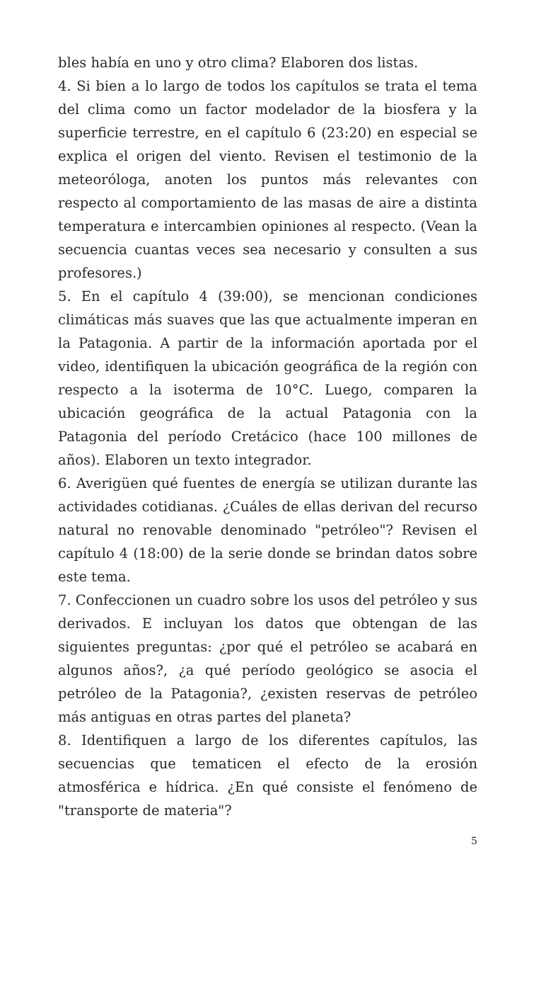bles había en uno y otro clima? Elaboren dos listas.
4. Si bien a lo largo de todos los capítulos se trata el tema del clima como un factor modelador de la biosfera y la superficie terrestre, en el capítulo 6 (23:20) en especial se explica el origen del viento. Revisen el testimonio de la meteoróloga, anoten los puntos más relevantes con respecto al comportamiento de las masas de aire a distinta temperatura e intercambien opiniones al respecto. (Vean la secuencia cuantas veces sea necesario y consulten a sus profesores.)
5. En el capítulo 4 (39:00), se mencionan condiciones climáticas más suaves que las que actualmente imperan en la Patagonia. A partir de la información aportada por el video, identifiquen la ubicación geográfica de la región con respecto a la isoterma de 10°C. Luego, comparen la ubicación geográfica de la actual Patagonia con la Patagonia del período Cretácico (hace 100 millones de años). Elaboren un texto integrador.
6. Averigüen qué fuentes de energía se utilizan durante las actividades cotidianas. ¿Cuáles de ellas derivan del recurso natural no renovable denominado "petróleo"? Revisen el capítulo 4 (18:00) de la serie donde se brindan datos sobre este tema.
7. Confeccionen un cuadro sobre los usos del petróleo y sus derivados. E incluyan los datos que obtengan de las siguientes preguntas: ¿por qué el petróleo se acabará en algunos años?, ¿a qué período geológico se asocia el petróleo de la Patagonia?, ¿existen reservas de petróleo más antiguas en otras partes del planeta?
8. Identifiquen a largo de los diferentes capítulos, las secuencias que tematicen el efecto de la erosión atmosférica e hídrica. ¿En qué consiste el fenómeno de "transporte de materia"?
5